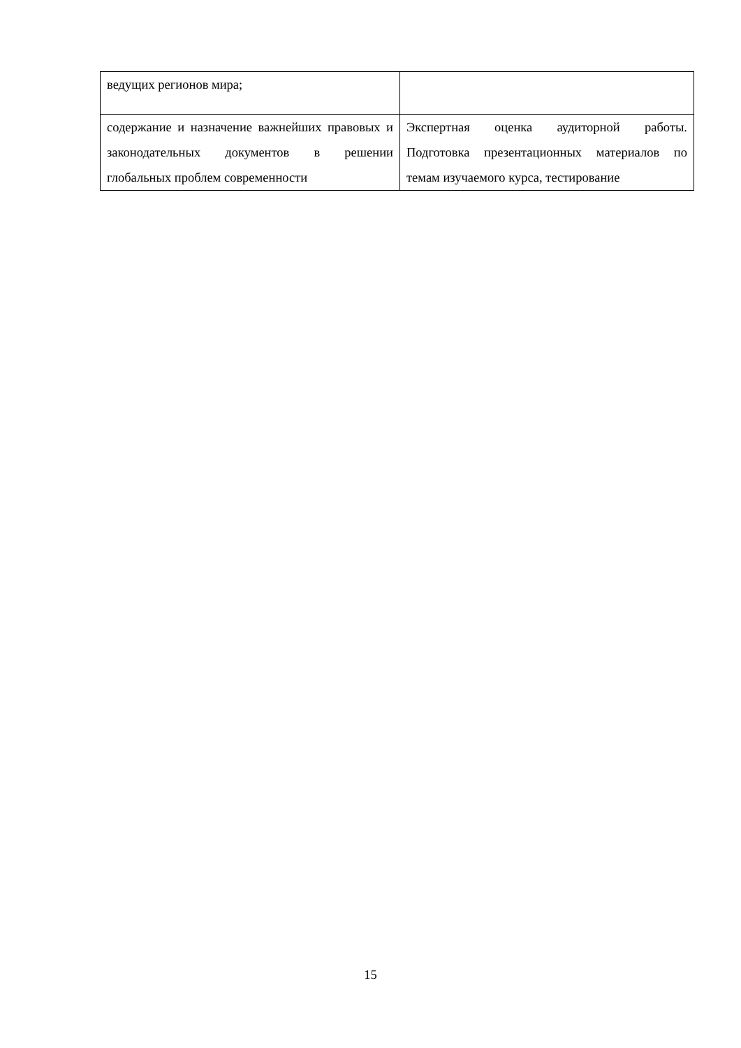| ведущих регионов мира; | |
| содержание и назначение важнейших правовых и законодательных документов в решении глобальных проблем современности | Экспертная оценка аудиторной работы. Подготовка презентационных материалов по темам изучаемого курса, тестирование |
15